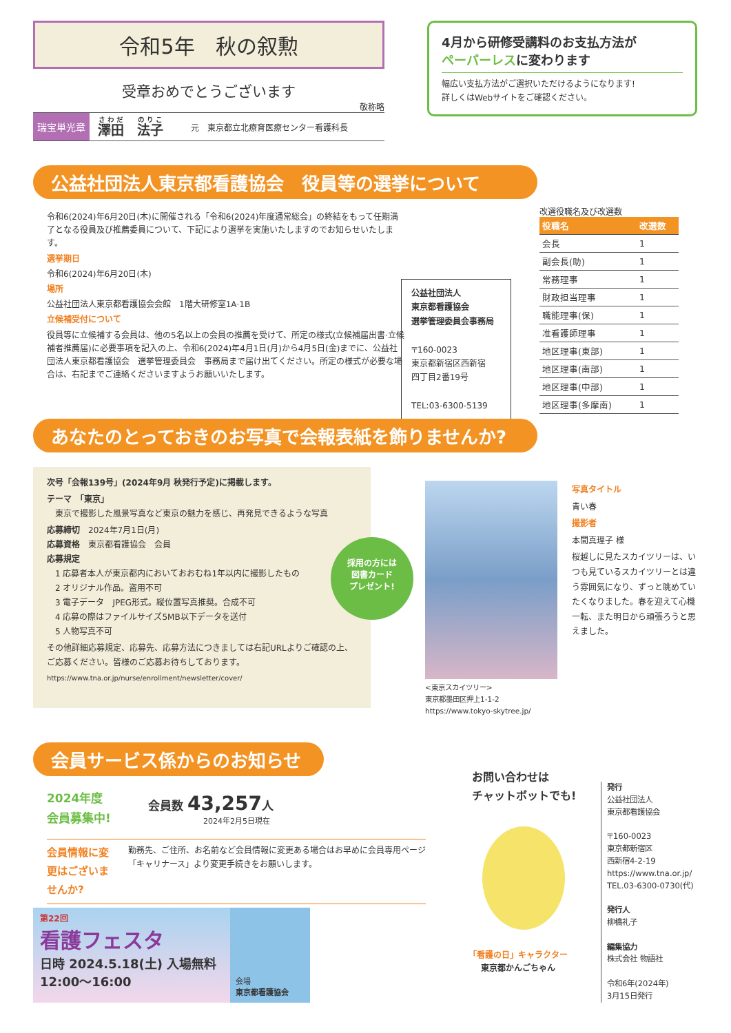令和5年　秋の叙勲
受章おめでとうございます
敬称略
瑞宝単光章 澤田　法子 元　東京都立北療育医療センター看護科長
4月から研修受講料のお支払方法が
ペーパーレスに変わります
幅広い支払方法がご選択いただけるようになります!
詳しくはWebサイトをご確認ください。
公益社団法人東京都看護協会　役員等の選挙について
令和6(2024)年6月20日(木)に開催される「令和6(2024)年度通常総会」の終結をもって任期満了となる役員及び推薦委員について、下記により選挙を実施いたしますのでお知らせいたします。
選挙期日
令和6(2024)年6月20日(木)
場所
公益社団法人東京都看護協会会館　1階大研修室1A·1B
立候補受付について
役員等に立候補する会員は、他の5名以上の会員の推薦を受けて、所定の様式(立候補届出書·立候補者推薦届)に必要事項を記入の上、令和6(2024)年4月1日(月)から4月5日(金)までに、公益社団法人東京都看護協会　選挙管理委員会　事務局まで届け出てください。所定の様式が必要な場合は、右記までご連絡くださいますようお願いいたします。
公益社団法人
東京都看護協会
選挙管理委員会事務局
〒160-0023
東京都新宿区西新宿
四丁目2番19号
TEL:03-6300-5139
改選役職名及び改選数
| 役職名 | 改選数 |
| --- | --- |
| 会長 | 1 |
| 副会長(助) | 1 |
| 常務理事 | 1 |
| 財政担当理事 | 1 |
| 職能理事(保) | 1 |
| 准看護師理事 | 1 |
| 地区理事(東部) | 1 |
| 地区理事(南部) | 1 |
| 地区理事(中部) | 1 |
| 地区理事(多摩南) | 1 |
あなたのとっておきのお写真で会報表紙を飾りませんか?
次号「会報139号」(2024年9月 秋発行予定)に掲載します。
テーマ　「東京」
　東京で撮影した風景写真など東京の魅力を感じ、再発見できるような写真
応募締切　2024年7月1日(月)
応募資格　東京都看護協会　会員
応募規定
　1 応募者本人が東京都内においておおむね1年以内に撮影したもの
　2 オリジナル作品。盗用不可
　3 電子データ　JPEG形式。縦位置写真推奨。合成不可
　4 応募の際はファイルサイズ5MB以下データを送付
　5 人物写真不可
その他詳細応募規定、応募先、応募方法につきましては右記URLよりご確認の上、ご応募ください。皆様のご応募お待ちしております。
https://www.tna.or.jp/nurse/enrollment/newsletter/cover/
採用の方には
図書カード
プレゼント!
<東京スカイツリー>
東京都墨田区押上1-1-2
https://www.tokyo-skytree.jp/
写真タイトル
青い春
撮影者
本間真理子 様
桜越しに見たスカイツリーは、いつも見ているスカイツリーとは違う雰囲気になり、ずっと眺めていたくなりました。春を迎えて心機一転、また明日から頑張ろうと思えました。
会員サービス係からのお知らせ
2024年度
会員募集中!
会員数 43,257人
2024年2月5日現在
会員情報に変更はございませんか?
勤務先、ご住所、お名前など会員情報に変更ある場合はお早めに会員専用ページ「キャリナース」より変更手続きをお願いします。
第22回
看護フェスタ
日時 2024.5.18(土) 入場無料
12:00〜16:00
会場
東京都看護協会
お問い合わせは
チャットボットでも!
「看護の日」キャラクター
東京都かんごちゃん
発行
公益社団法人
東京都看護協会
〒160-0023
東京都新宿区
西新宿4-2-19
https://www.tna.or.jp/
TEL.03-6300-0730(代)
発行人
柳橋礼子
編集協力
株式会社 物語社
令和6年(2024年)
3月15日発行